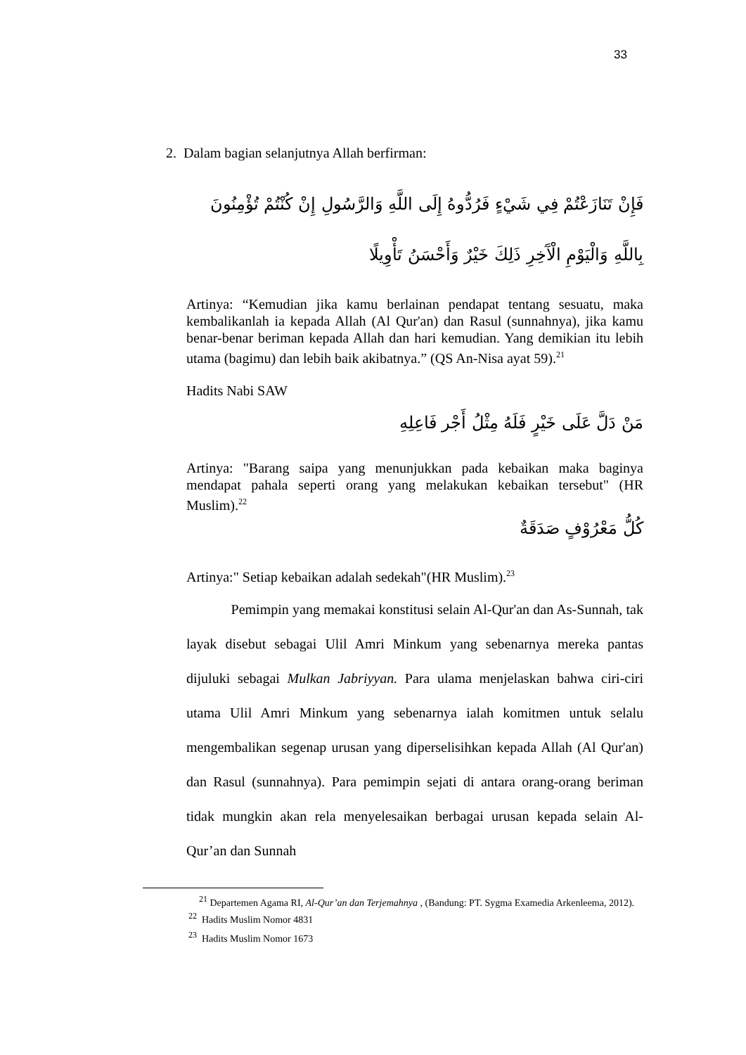33
2. Dalam bagian selanjutnya Allah berfirman:
فَإِنْ تَنَازَعْتُمْ فِي شَيْءٍ فَرُدُّوهُ إِلَى اللَّهِ وَالرَّسُولِ إِنْ كُنْتُمْ تُؤْمِنُونَ بِاللَّهِ وَالْيَوْمِ الْآَخِرِ ذَلِكَ خَيْرٌ وَأَحْسَنُ تَأْوِيلًا
Artinya: “Kemudian jika kamu berlainan pendapat tentang sesuatu, maka kembalikanlah ia kepada Allah (Al Qur'an) dan Rasul (sunnahnya), jika kamu benar-benar beriman kepada Allah dan hari kemudian. Yang demikian itu lebih utama (bagimu) dan lebih baik akibatnya.” (QS An-Nisa ayat 59).<sup>21</sup>
Hadits Nabi SAW
مَنْ دَلَّ عَلَى خَيْرٍ فَلَهُ مِثْلُ أَجْر فَاعِلِهِ
Artinya: "Barang saipa yang menunjukkan pada kebaikan maka baginya mendapat pahala seperti orang yang melakukan kebaikan tersebut" (HR Muslim).<sup>22</sup>
كُلُّ مَعْرُوْفٍ صَدَقَةٌ
Artinya:" Setiap kebaikan adalah sedekah"(HR Muslim).<sup>23</sup>
Pemimpin yang memakai konstitusi selain Al-Qur'an dan As-Sunnah, tak layak disebut sebagai Ulil Amri Minkum yang sebenarnya mereka pantas dijuluki sebagai Mulkan Jabriyyan. Para ulama menjelaskan bahwa ciri-ciri utama Ulil Amri Minkum yang sebenarnya ialah komitmen untuk selalu mengembalikan segenap urusan yang diperselisihkan kepada Allah (Al Qur'an) dan Rasul (sunnahnya). Para pemimpin sejati di antara orang-orang beriman tidak mungkin akan rela menyelesaikan berbagai urusan kepada selain Al-Qur’an dan Sunnah
<sup>21</sup> Departemen Agama RI, Al-Qur’an dan Terjemahnya , (Bandung: PT. Sygma Examedia Arkenleema, 2012).
<sup>22</sup> Hadits Muslim Nomor 4831
<sup>23</sup> Hadits Muslim Nomor 1673